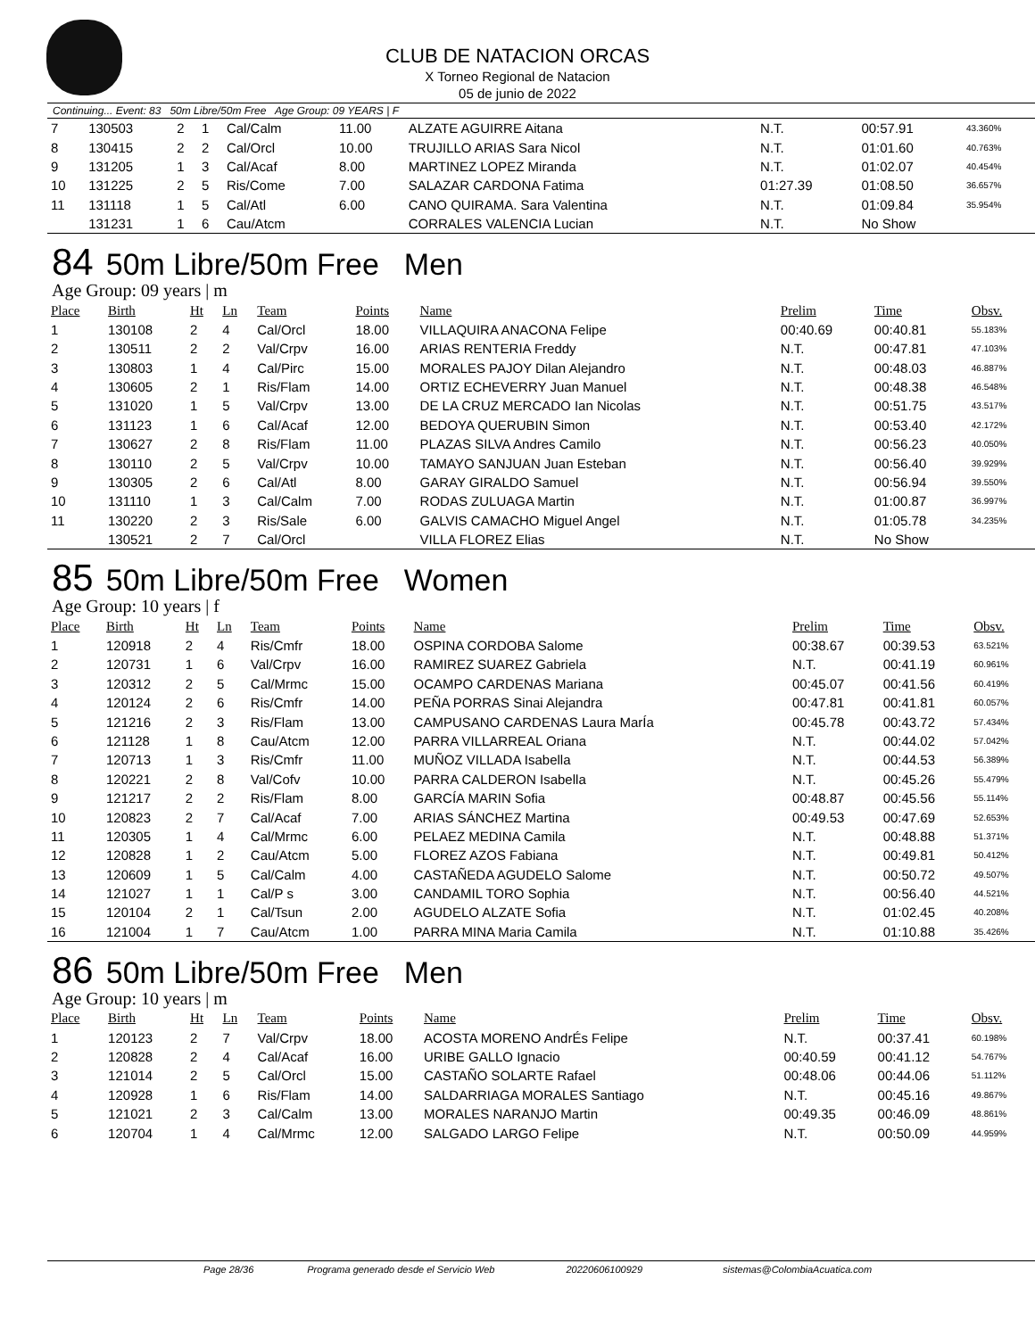CLUB DE NATACION ORCAS
X Torneo Regional de Natacion
05 de junio de 2022
Continuing... Event: 83 50m Libre/50m Free Age Group: 09 YEARS | F
| 7 | 130503 | 2 | 1 | Cal/Calm | 11.00 | ALZATE AGUIRRE Aitana | N.T. | 00:57.91 | 43.360% |
| 8 | 130415 | 2 | 2 | Cal/Orcl | 10.00 | TRUJILLO ARIAS Sara Nicol | N.T. | 01:01.60 | 40.763% |
| 9 | 131205 | 1 | 3 | Cal/Acaf | 8.00 | MARTINEZ LOPEZ Miranda | N.T. | 01:02.07 | 40.454% |
| 10 | 131225 | 2 | 5 | Ris/Come | 7.00 | SALAZAR CARDONA Fatima | 01:27.39 | 01:08.50 | 36.657% |
| 11 | 131118 | 1 | 5 | Cal/Atl | 6.00 | CANO QUIRAMA. Sara Valentina | N.T. | 01:09.84 | 35.954% |
| | 131231 | 1 | 6 | Cau/Atcm | | CORRALES VALENCIA Lucian | N.T. | No Show | |
84 50m Libre/50m Free Men
Age Group: 09 years | m
| Place | Birth | Ht | Ln | Team | Points | Name | Prelim | Time | Obsv. |
| --- | --- | --- | --- | --- | --- | --- | --- | --- | --- |
| 1 | 130108 | 2 | 4 | Cal/Orcl | 18.00 | VILLAQUIRA ANACONA Felipe | 00:40.69 | 00:40.81 | 55.183% |
| 2 | 130511 | 2 | 2 | Val/Crpv | 16.00 | ARIAS RENTERIA Freddy | N.T. | 00:47.81 | 47.103% |
| 3 | 130803 | 1 | 4 | Cal/Pirc | 15.00 | MORALES PAJOY Dilan Alejandro | N.T. | 00:48.03 | 46.887% |
| 4 | 130605 | 2 | 1 | Ris/Flam | 14.00 | ORTIZ ECHEVERRY Juan Manuel | N.T. | 00:48.38 | 46.548% |
| 5 | 131020 | 1 | 5 | Val/Crpv | 13.00 | DE LA CRUZ MERCADO Ian Nicolas | N.T. | 00:51.75 | 43.517% |
| 6 | 131123 | 1 | 6 | Cal/Acaf | 12.00 | BEDOYA QUERUBIN Simon | N.T. | 00:53.40 | 42.172% |
| 7 | 130627 | 2 | 8 | Ris/Flam | 11.00 | PLAZAS SILVA Andres Camilo | N.T. | 00:56.23 | 40.050% |
| 8 | 130110 | 2 | 5 | Val/Crpv | 10.00 | TAMAYO SANJUAN Juan Esteban | N.T. | 00:56.40 | 39.929% |
| 9 | 130305 | 2 | 6 | Cal/Atl | 8.00 | GARAY GIRALDO Samuel | N.T. | 00:56.94 | 39.550% |
| 10 | 131110 | 1 | 3 | Cal/Calm | 7.00 | RODAS ZULUAGA Martin | N.T. | 01:00.87 | 36.997% |
| 11 | 130220 | 2 | 3 | Ris/Sale | 6.00 | GALVIS CAMACHO Miguel Angel | N.T. | 01:05.78 | 34.235% |
| | 130521 | 2 | 7 | Cal/Orcl | | VILLA FLOREZ Elias | N.T. | No Show | |
85 50m Libre/50m Free Women
Age Group: 10 years | f
| Place | Birth | Ht | Ln | Team | Points | Name | Prelim | Time | Obsv. |
| --- | --- | --- | --- | --- | --- | --- | --- | --- | --- |
| 1 | 120918 | 2 | 4 | Ris/Cmfr | 18.00 | OSPINA CORDOBA Salome | 00:38.67 | 00:39.53 | 63.521% |
| 2 | 120731 | 1 | 6 | Val/Crpv | 16.00 | RAMIREZ SUAREZ Gabriela | N.T. | 00:41.19 | 60.961% |
| 3 | 120312 | 2 | 5 | Cal/Mrmc | 15.00 | OCAMPO CARDENAS Mariana | 00:45.07 | 00:41.56 | 60.419% |
| 4 | 120124 | 2 | 6 | Ris/Cmfr | 14.00 | PEÑA PORRAS Sinai Alejandra | 00:47.81 | 00:41.81 | 60.057% |
| 5 | 121216 | 2 | 3 | Ris/Flam | 13.00 | CAMPUSANO CARDENAS Laura MarÍa | 00:45.78 | 00:43.72 | 57.434% |
| 6 | 121128 | 1 | 8 | Cau/Atcm | 12.00 | PARRA VILLARREAL Oriana | N.T. | 00:44.02 | 57.042% |
| 7 | 120713 | 1 | 3 | Ris/Cmfr | 11.00 | MUÑOZ VILLADA Isabella | N.T. | 00:44.53 | 56.389% |
| 8 | 120221 | 2 | 8 | Val/Cofv | 10.00 | PARRA CALDERON Isabella | N.T. | 00:45.26 | 55.479% |
| 9 | 121217 | 2 | 2 | Ris/Flam | 8.00 | GARCÍA MARIN Sofia | 00:48.87 | 00:45.56 | 55.114% |
| 10 | 120823 | 2 | 7 | Cal/Acaf | 7.00 | ARIAS SÁNCHEZ Martina | 00:49.53 | 00:47.69 | 52.653% |
| 11 | 120305 | 1 | 4 | Cal/Mrmc | 6.00 | PELAEZ MEDINA Camila | N.T. | 00:48.88 | 51.371% |
| 12 | 120828 | 1 | 2 | Cau/Atcm | 5.00 | FLOREZ AZOS Fabiana | N.T. | 00:49.81 | 50.412% |
| 13 | 120609 | 1 | 5 | Cal/Calm | 4.00 | CASTAÑEDA AGUDELO Salome | N.T. | 00:50.72 | 49.507% |
| 14 | 121027 | 1 | 1 | Cal/P s | 3.00 | CANDAMIL TORO Sophia | N.T. | 00:56.40 | 44.521% |
| 15 | 120104 | 2 | 1 | Cal/Tsun | 2.00 | AGUDELO ALZATE Sofia | N.T. | 01:02.45 | 40.208% |
| 16 | 121004 | 1 | 7 | Cau/Atcm | 1.00 | PARRA MINA Maria Camila | N.T. | 01:10.88 | 35.426% |
86 50m Libre/50m Free Men
Age Group: 10 years | m
| Place | Birth | Ht | Ln | Team | Points | Name | Prelim | Time | Obsv. |
| --- | --- | --- | --- | --- | --- | --- | --- | --- | --- |
| 1 | 120123 | 2 | 7 | Val/Crpv | 18.00 | ACOSTA MORENO AndrÉs Felipe | N.T. | 00:37.41 | 60.198% |
| 2 | 120828 | 2 | 4 | Cal/Acaf | 16.00 | URIBE GALLO Ignacio | 00:40.59 | 00:41.12 | 54.767% |
| 3 | 121014 | 2 | 5 | Cal/Orcl | 15.00 | CASTAÑO SOLARTE Rafael | 00:48.06 | 00:44.06 | 51.112% |
| 4 | 120928 | 1 | 6 | Ris/Flam | 14.00 | SALDARRIAGA MORALES Santiago | N.T. | 00:45.16 | 49.867% |
| 5 | 121021 | 2 | 3 | Cal/Calm | 13.00 | MORALES NARANJO Martin | 00:49.35 | 00:46.09 | 48.861% |
| 6 | 120704 | 1 | 4 | Cal/Mrmc | 12.00 | SALGADO LARGO Felipe | N.T. | 00:50.09 | 44.959% |
Page 28/36 Programa generado desde el Servicio Web 20220606100929 sistemas@ColombiaAcuatica.com